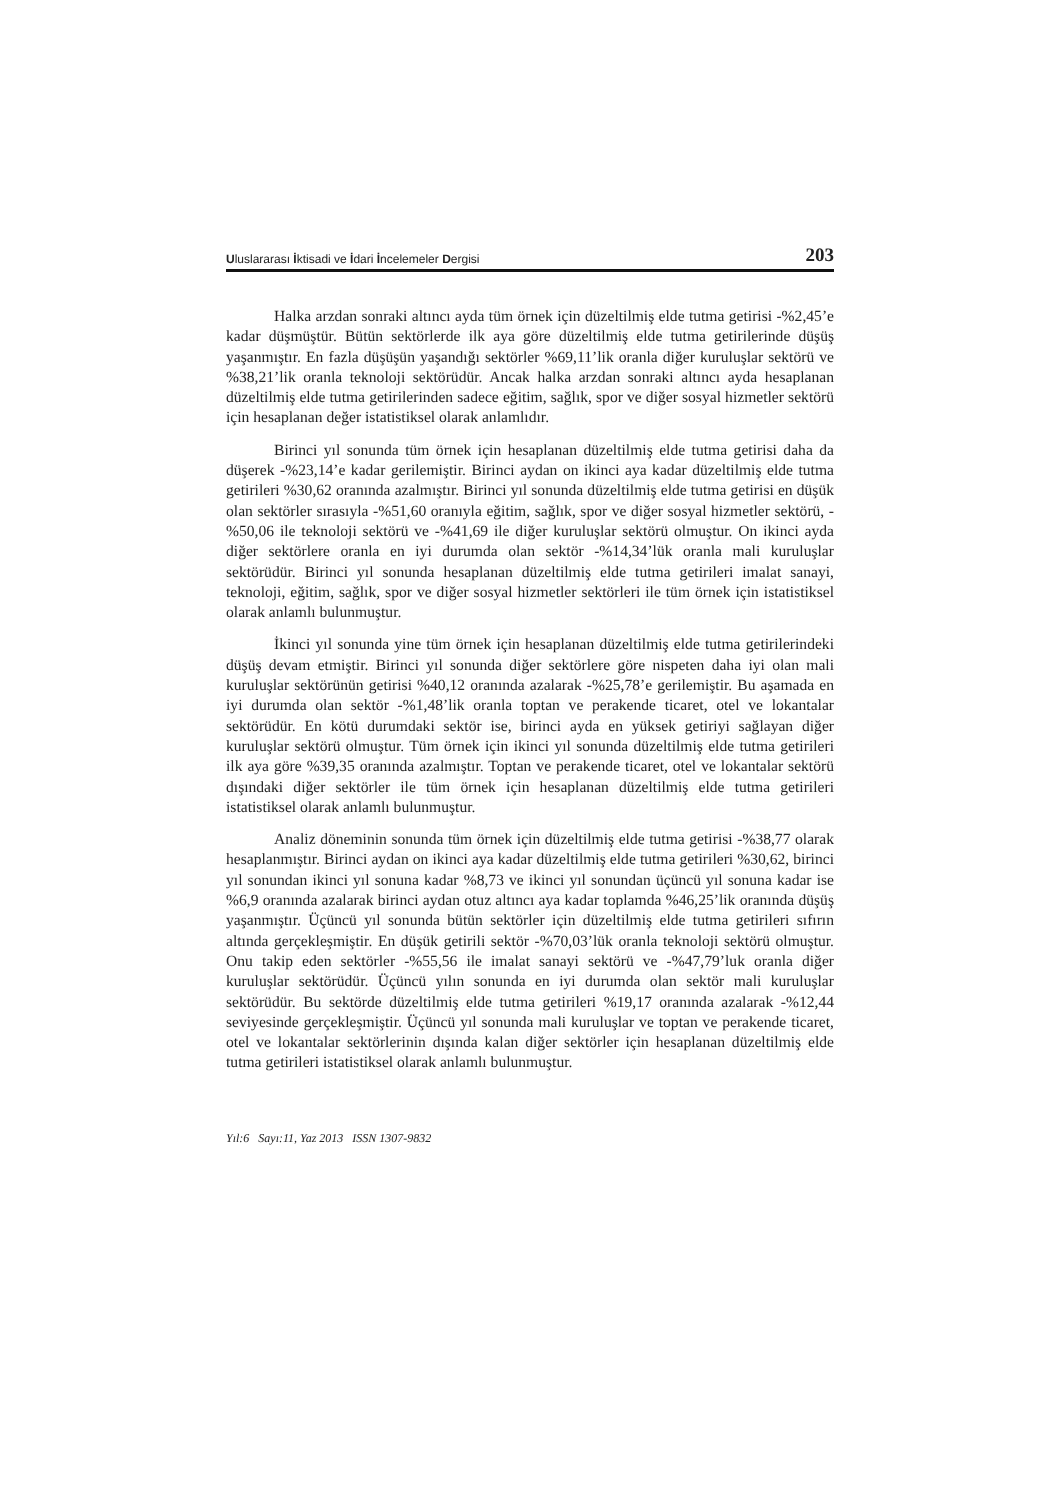Uluslararası İktisadi ve İdari İncelemeler Dergisi 203
Halka arzdan sonraki altıncı ayda tüm örnek için düzeltilmiş elde tutma getirisi -%2,45’e kadar düşmüştür. Bütün sektörlerde ilk aya göre düzeltilmiş elde tutma getirilerinde düşüş yaşanmıştır. En fazla düşüşün yaşandığı sektörler %69,11’lik oranla diğer kuruluşlar sektörü ve %38,21’lik oranla teknoloji sektörüdür. Ancak halka arzdan sonraki altıncı ayda hesaplanan düzeltilmiş elde tutma getirilerinden sadece eğitim, sağlık, spor ve diğer sosyal hizmetler sektörü için hesaplanan değer istatistiksel olarak anlamlıdır.
Birinci yıl sonunda tüm örnek için hesaplanan düzeltilmiş elde tutma getirisi daha da düşerek -%23,14’e kadar gerilemiştir. Birinci aydan on ikinci aya kadar düzeltilmiş elde tutma getirileri %30,62 oranında azalmıştır. Birinci yıl sonunda düzeltilmiş elde tutma getirisi en düşük olan sektörler sırasıyla -%51,60 oranıyla eğitim, sağlık, spor ve diğer sosyal hizmetler sektörü, -%50,06 ile teknoloji sektörü ve -%41,69 ile diğer kuruluşlar sektörü olmuştur. On ikinci ayda diğer sektörlere oranla en iyi durumda olan sektör -%14,34’lük oranla mali kuruluşlar sektörüdür. Birinci yıl sonunda hesaplanan düzeltilmiş elde tutma getirileri imalat sanayi, teknoloji, eğitim, sağlık, spor ve diğer sosyal hizmetler sektörleri ile tüm örnek için istatistiksel olarak anlamlı bulunmuştur.
İkinci yıl sonunda yine tüm örnek için hesaplanan düzeltilmiş elde tutma getirilerindeki düşüş devam etmiştir. Birinci yıl sonunda diğer sektörlere göre nispeten daha iyi olan mali kuruluşlar sektörünün getirisi %40,12 oranında azalarak -%25,78’e gerilemiştir. Bu aşamada en iyi durumda olan sektör -%1,48’lik oranla toptan ve perakende ticaret, otel ve lokantalar sektörüdür. En kötü durumdaki sektör ise, birinci ayda en yüksek getiriyi sağlayan diğer kuruluşlar sektörü olmuştur. Tüm örnek için ikinci yıl sonunda düzeltilmiş elde tutma getirileri ilk aya göre %39,35 oranında azalmıştır. Toptan ve perakende ticaret, otel ve lokantalar sektörü dışındaki diğer sektörler ile tüm örnek için hesaplanan düzeltilmiş elde tutma getirileri istatistiksel olarak anlamlı bulunmuştur.
Analiz döneminin sonunda tüm örnek için düzeltilmiş elde tutma getirisi -%38,77 olarak hesaplanmıştır. Birinci aydan on ikinci aya kadar düzeltilmiş elde tutma getirileri %30,62, birinci yıl sonundan ikinci yıl sonuna kadar %8,73 ve ikinci yıl sonundan üçüncü yıl sonuna kadar ise %6,9 oranında azalarak birinci aydan otuz altıncı aya kadar toplamda %46,25’lik oranında düşüş yaşanmıştır. Üçüncü yıl sonunda bütün sektörler için düzeltilmiş elde tutma getirileri sıfırın altında gerçekleşmiştir. En düşük getirili sektör -%70,03’lük oranla teknoloji sektörü olmuştur. Onu takip eden sektörler -%55,56 ile imalat sanayi sektörü ve -%47,79’luk oranla diğer kuruluşlar sektörüdür. Üçüncü yılın sonunda en iyi durumda olan sektör mali kuruluşlar sektörüdür. Bu sektörde düzeltilmiş elde tutma getirileri %19,17 oranında azalarak -%12,44 seviyesinde gerçekleşmiştir. Üçüncü yıl sonunda mali kuruluşlar ve toptan ve perakende ticaret, otel ve lokantalar sektörlerinin dışında kalan diğer sektörler için hesaplanan düzeltilmiş elde tutma getirileri istatistiksel olarak anlamlı bulunmuştur.
Yıl:6 Sayı:11, Yaz 2013 ISSN 1307-9832